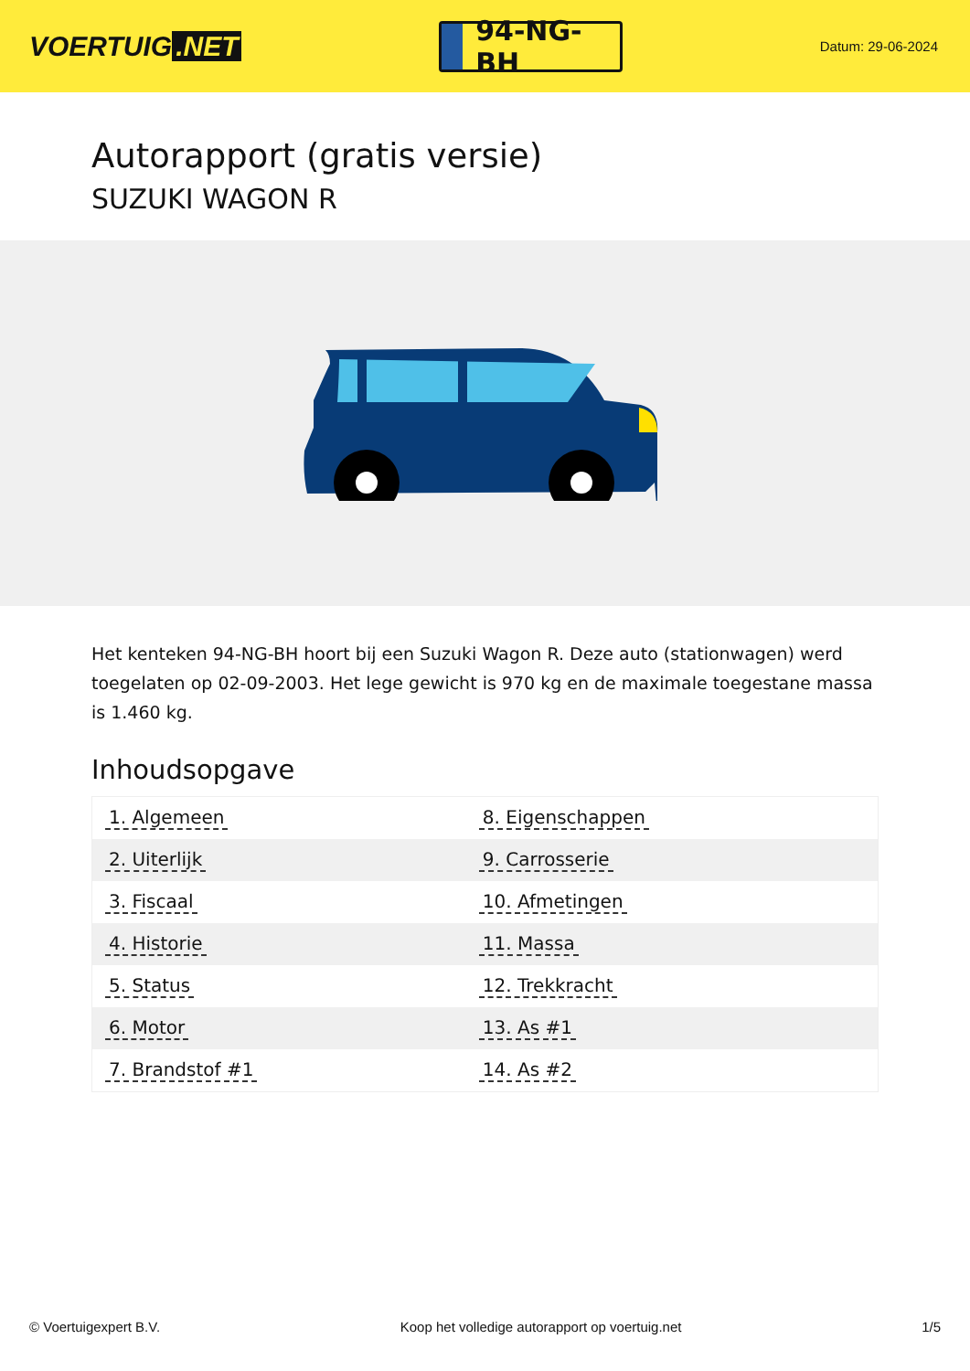VOERTUIG.NET
94-NG-BH
Datum: 29-06-2024
Autorapport (gratis versie)
SUZUKI WAGON R
Het kenteken 94-NG-BH hoort bij een Suzuki Wagon R. Deze auto (stationwagen) werd toegelaten op 02-09-2003. Het lege gewicht is 970 kg en de maximale toegestane massa is 1.460 kg.
Inhoudsopgave
| 1. Algemeen | 8. Eigenschappen |
| 2. Uiterlijk | 9. Carrosserie |
| 3. Fiscaal | 10. Afmetingen |
| 4. Historie | 11. Massa |
| 5. Status | 12. Trekkracht |
| 6. Motor | 13. As #1 |
| 7. Brandstof #1 | 14. As #2 |
© Voertuigexpert B.V. Koop het volledige autorapport op voertuig.net 1/5